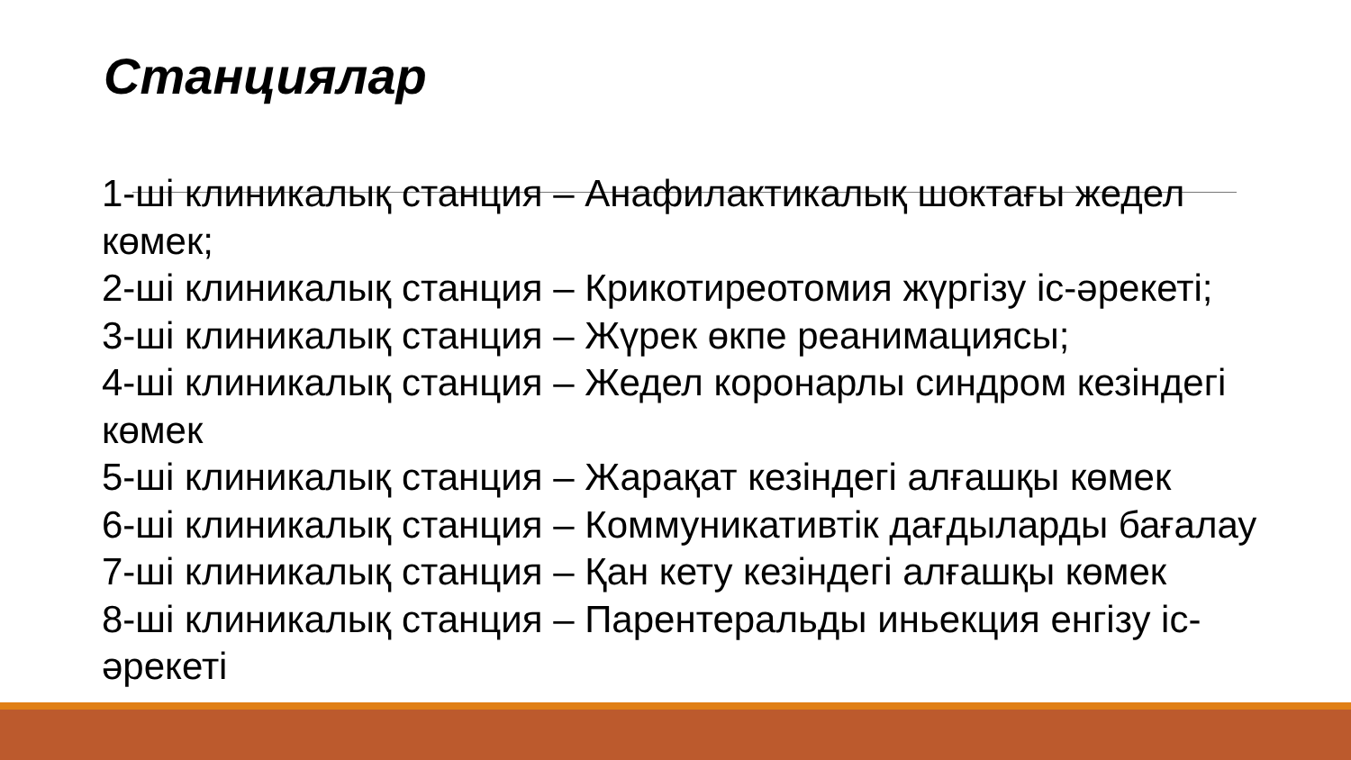Станциялар
1-ші клиникалық станция – Анафилактикалық шоктағы жедел көмек;
2-ші клиникалық станция – Крикотиреотомия жүргізу іс-әрекеті;
3-ші клиникалық станция – Жүрек өкпе реанимациясы;
4-ші клиникалық станция – Жедел коронарлы синдром кезіндегі көмек
5-ші клиникалық станция – Жарақат кезіндегі алғашқы көмек
6-ші клиникалық станция – Коммуникативтік дағдыларды бағалау
7-ші клиникалық станция – Қан кету кезіндегі алғашқы көмек
8-ші клиникалық станция – Парентеральды иньекция енгізу іс-әрекеті